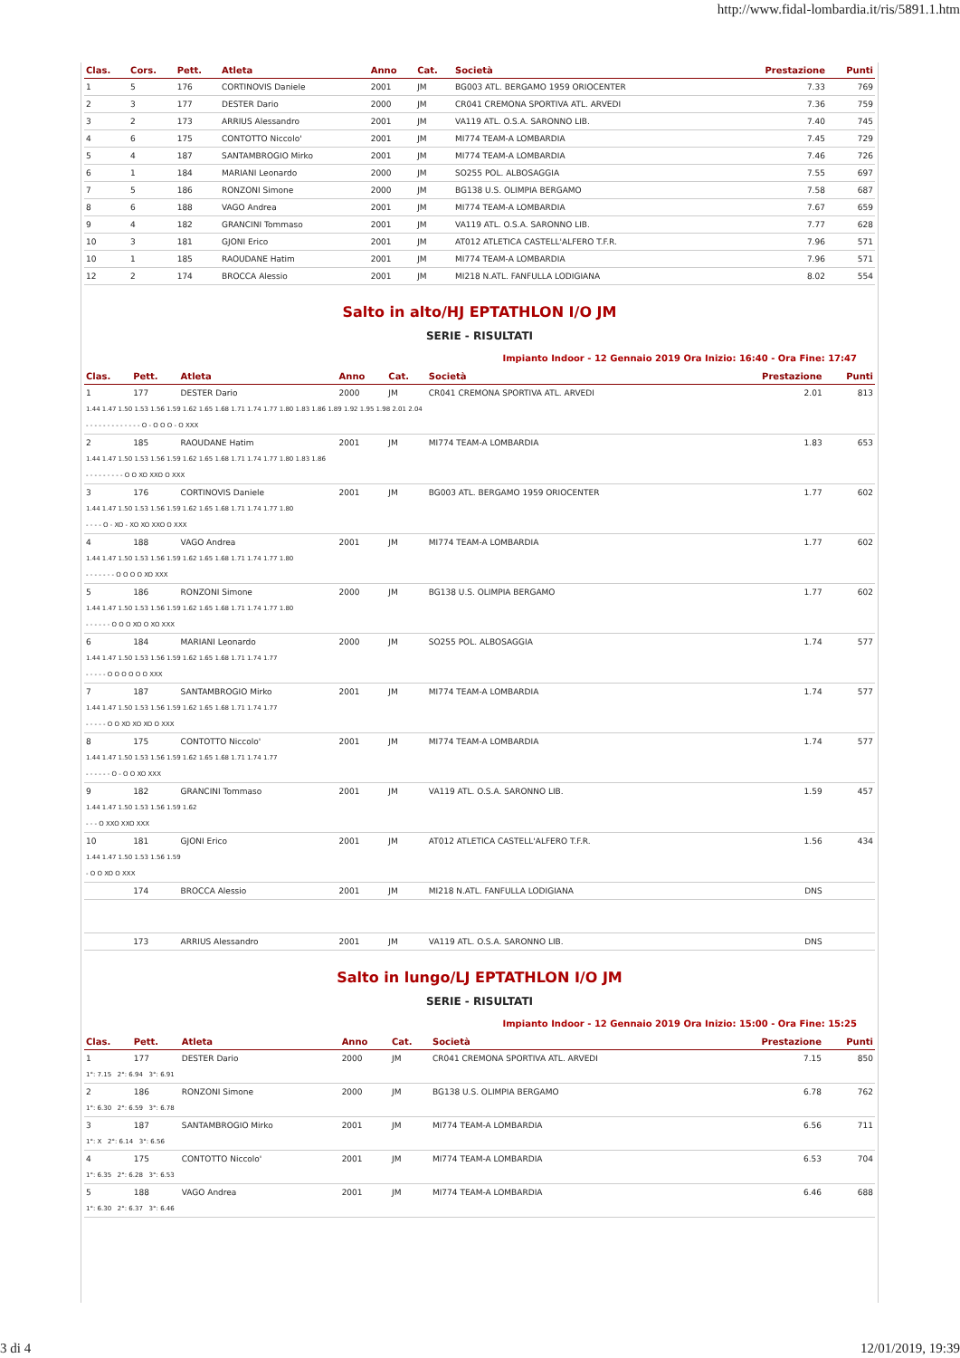http://www.fidal-lombardia.it/ris/5891.1.htm
| Clas. | Cors. | Pett. | Atleta | Anno | Cat. | Società | Prestazione | Punti |
| --- | --- | --- | --- | --- | --- | --- | --- | --- |
| 1 | 5 | 176 | CORTINOVIS Daniele | 2001 | JM | BG003 ATL. BERGAMO 1959 ORIOCENTER | 7.33 | 769 |
| 2 | 3 | 177 | DESTER Dario | 2000 | JM | CR041 CREMONA SPORTIVA ATL. ARVEDI | 7.36 | 759 |
| 3 | 2 | 173 | ARRIUS Alessandro | 2001 | JM | VA119 ATL. O.S.A. SARONNO LIB. | 7.40 | 745 |
| 4 | 6 | 175 | CONTOTTO Niccolo' | 2001 | JM | MI774 TEAM-A LOMBARDIA | 7.45 | 729 |
| 5 | 4 | 187 | SANTAMBROGIO Mirko | 2001 | JM | MI774 TEAM-A LOMBARDIA | 7.46 | 726 |
| 6 | 1 | 184 | MARIANI Leonardo | 2000 | JM | SO255 POL. ALBOSAGGIA | 7.55 | 697 |
| 7 | 5 | 186 | RONZONI Simone | 2000 | JM | BG138 U.S. OLIMPIA BERGAMO | 7.58 | 687 |
| 8 | 6 | 188 | VAGO Andrea | 2001 | JM | MI774 TEAM-A LOMBARDIA | 7.67 | 659 |
| 9 | 4 | 182 | GRANCINI Tommaso | 2001 | JM | VA119 ATL. O.S.A. SARONNO LIB. | 7.77 | 628 |
| 10 | 3 | 181 | GJONI Erico | 2001 | JM | AT012 ATLETICA CASTELL'ALFERO T.F.R. | 7.96 | 571 |
| 10 | 1 | 185 | RAOUDANE Hatim | 2001 | JM | MI774 TEAM-A LOMBARDIA | 7.96 | 571 |
| 12 | 2 | 174 | BROCCA Alessio | 2001 | JM | MI218 N.ATL. FANFULLA LODIGIANA | 8.02 | 554 |
Salto in alto/HJ EPTATHLON I/O JM
SERIE - RISULTATI
Impianto Indoor - 12 Gennaio 2019 Ora Inizio: 16:40 - Ora Fine: 17:47
| Clas. | Pett. | Atleta | Anno | Cat. | Società | Prestazione | Punti |
| --- | --- | --- | --- | --- | --- | --- | --- |
| 1 | 177 | DESTER Dario | 2000 | JM | CR041 CREMONA SPORTIVA ATL. ARVEDI | 2.01 | 813 |
| 1.44 1.47 1.50 1.53 1.56 1.59 1.62 1.65 1.68 1.71 1.74 1.77 1.80 1.83 1.86 1.89 1.92 1.95 1.98 2.01 2.04 | | | | | | | |
| - - - - - - - - - - - - - O - O O O - O XXX | | | | | | | |
| 2 | 185 | RAOUDANE Hatim | 2001 | JM | MI774 TEAM-A LOMBARDIA | 1.83 | 653 |
| 1.44 1.47 1.50 1.53 1.56 1.59 1.62 1.65 1.68 1.71 1.74 1.77 1.80 1.83 1.86 | | | | | | | |
| - - - - - - - - - O O XO XXO O XXX | | | | | | | |
| 3 | 176 | CORTINOVIS Daniele | 2001 | JM | BG003 ATL. BERGAMO 1959 ORIOCENTER | 1.77 | 602 |
| 1.44 1.47 1.50 1.53 1.56 1.59 1.62 1.65 1.68 1.71 1.74 1.77 1.80 | | | | | | | |
| - - - - O - XO - XO XO XXO O XXX | | | | | | | |
| 4 | 188 | VAGO Andrea | 2001 | JM | MI774 TEAM-A LOMBARDIA | 1.77 | 602 |
| 1.44 1.47 1.50 1.53 1.56 1.59 1.62 1.65 1.68 1.71 1.74 1.77 1.80 | | | | | | | |
| - - - - - - - O O O O XO XXX | | | | | | | |
| 5 | 186 | RONZONI Simone | 2000 | JM | BG138 U.S. OLIMPIA BERGAMO | 1.77 | 602 |
| 1.44 1.47 1.50 1.53 1.56 1.59 1.62 1.65 1.68 1.71 1.74 1.77 1.80 | | | | | | | |
| - - - - - - O O O XO O XO XXX | | | | | | | |
| 6 | 184 | MARIANI Leonardo | 2000 | JM | SO255 POL. ALBOSAGGIA | 1.74 | 577 |
| 1.44 1.47 1.50 1.53 1.56 1.59 1.62 1.65 1.68 1.71 1.74 1.77 | | | | | | | |
| - - - - - O O O O O O XXX | | | | | | | |
| 7 | 187 | SANTAMBROGIO Mirko | 2001 | JM | MI774 TEAM-A LOMBARDIA | 1.74 | 577 |
| 1.44 1.47 1.50 1.53 1.56 1.59 1.62 1.65 1.68 1.71 1.74 1.77 | | | | | | | |
| - - - - - O O XO XO XO O XXX | | | | | | | |
| 8 | 175 | CONTOTTO Niccolo' | 2001 | JM | MI774 TEAM-A LOMBARDIA | 1.74 | 577 |
| 1.44 1.47 1.50 1.53 1.56 1.59 1.62 1.65 1.68 1.71 1.74 1.77 | | | | | | | |
| - - - - - - O - O O XO XXX | | | | | | | |
| 9 | 182 | GRANCINI Tommaso | 2001 | JM | VA119 ATL. O.S.A. SARONNO LIB. | 1.59 | 457 |
| 1.44 1.47 1.50 1.53 1.56 1.59 1.62 | | | | | | | |
| - - - O XXO XXO XXX | | | | | | | |
| 10 | 181 | GJONI Erico | 2001 | JM | AT012 ATLETICA CASTELL'ALFERO T.F.R. | 1.56 | 434 |
| 1.44 1.47 1.50 1.53 1.56 1.59 | | | | | | | |
| - O O XO O XXX | | | | | | | |
| | 174 | BROCCA Alessio | 2001 | JM | MI218 N.ATL. FANFULLA LODIGIANA | DNS | |
| | 173 | ARRIUS Alessandro | 2001 | JM | VA119 ATL. O.S.A. SARONNO LIB. | DNS | |
Salto in lungo/LJ EPTATHLON I/O JM
SERIE - RISULTATI
Impianto Indoor - 12 Gennaio 2019 Ora Inizio: 15:00 - Ora Fine: 15:25
| Clas. | Pett. | Atleta | Anno | Cat. | Società | Prestazione | Punti |
| --- | --- | --- | --- | --- | --- | --- | --- |
| 1 | 177 | DESTER Dario | 2000 | JM | CR041 CREMONA SPORTIVA ATL. ARVEDI | 7.15 | 850 |
| 1°: 7.15 2°: 6.94 3°: 6.91 | | | | | | | |
| 2 | 186 | RONZONI Simone | 2000 | JM | BG138 U.S. OLIMPIA BERGAMO | 6.78 | 762 |
| 1°: 6.30 2°: 6.59 3°: 6.78 | | | | | | | |
| 3 | 187 | SANTAMBROGIO Mirko | 2001 | JM | MI774 TEAM-A LOMBARDIA | 6.56 | 711 |
| 1°: X 2°: 6.14 3°: 6.56 | | | | | | | |
| 4 | 175 | CONTOTTO Niccolo' | 2001 | JM | MI774 TEAM-A LOMBARDIA | 6.53 | 704 |
| 1°: 6.35 2°: 6.28 3°: 6.53 | | | | | | | |
| 5 | 188 | VAGO Andrea | 2001 | JM | MI774 TEAM-A LOMBARDIA | 6.46 | 688 |
| 1°: 6.30 2°: 6.37 3°: 6.46 | | | | | | | |
3 di 4 12/01/2019, 19:39